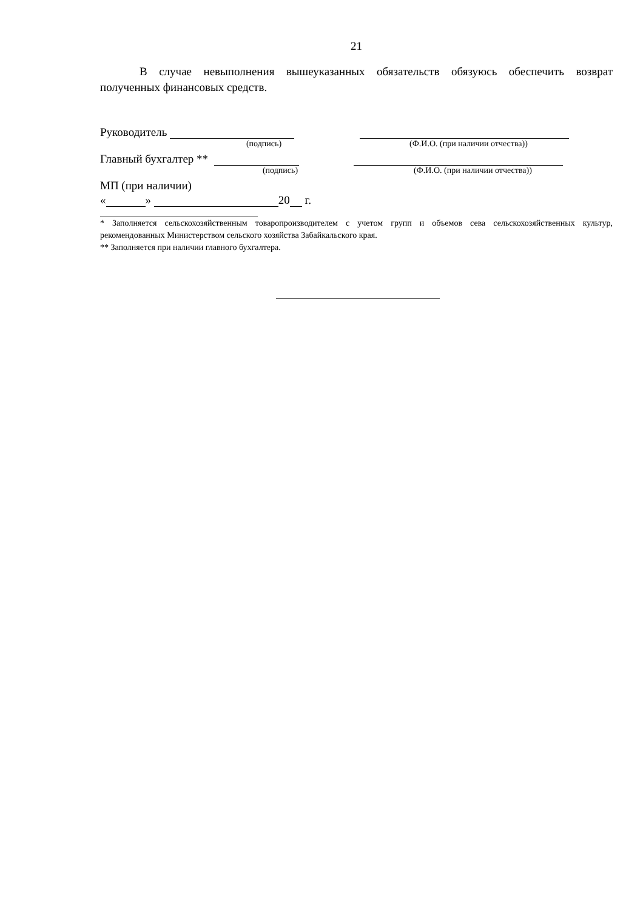21
В случае невыполнения вышеуказанных обязательств обязуюсь обеспечить возврат полученных финансовых средств.
Руководитель
(подпись) (Ф.И.О. (при наличии отчества))
Главный бухгалтер **
(подпись) (Ф.И.О. (при наличии отчества))
МП (при наличии)
« » 20 г.
* Заполняется сельскохозяйственным товаропроизводителем с учетом групп и объемов сева сельскохозяйственных культур, рекомендованных Министерством сельского хозяйства Забайкальского края.
** Заполняется при наличии главного бухгалтера.